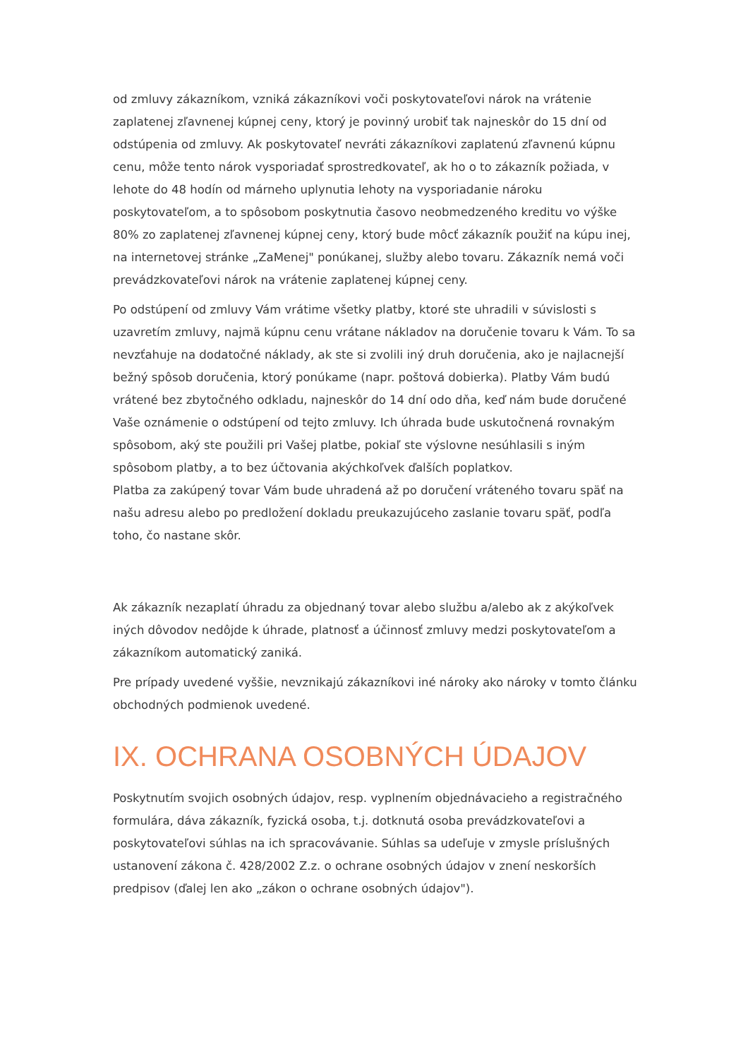od zmluvy zákazníkom, vzniká zákazníkovi voči poskytovateľovi nárok na vrátenie zaplatenej zľavnenej kúpnej ceny, ktorý je povinný urobiť tak najneskôr do 15 dní od odstúpenia od zmluvy. Ak poskytovateľ nevráti zákazníkovi zaplatenú zľavnenú kúpnu cenu, môže tento nárok vysporiadať sprostredkovateľ, ak ho o to zákazník požiada, v lehote do 48 hodín od márneho uplynutia lehoty na vysporiadanie nároku poskytovateľom, a to spôsobom poskytnutia časovo neobmedzeného kreditu vo výške 80% zo zaplatenej zľavnenej kúpnej ceny, ktorý bude môcť zákazník použiť na kúpu inej, na internetovej stránke „ZaMenej" ponúkanej, služby alebo tovaru. Zákazník nemá voči prevádzkovateľovi nárok na vrátenie zaplatenej kúpnej ceny.
Po odstúpení od zmluvy Vám vrátime všetky platby, ktoré ste uhradili v súvislosti s uzavretím zmluvy, najmä kúpnu cenu vrátane nákladov na doručenie tovaru k Vám. To sa nevzťahuje na dodatočné náklady, ak ste si zvolili iný druh doručenia, ako je najlacnejší bežný spôsob doručenia, ktorý ponúkame (napr. poštová dobierka). Platby Vám budú vrátené bez zbytočného odkladu, najneskôr do 14 dní odo dňa, keď nám bude doručené Vaše oznámenie o odstúpení od tejto zmluvy. Ich úhrada bude uskutočnená rovnakým spôsobom, aký ste použili pri Vašej platbe, pokiaľ ste výslovne nesúhlasili s iným spôsobom platby, a to bez účtovania akýchkoľvek ďalších poplatkov.
Platba za zakúpený tovar Vám bude uhradená až po doručení vráteného tovaru späť na našu adresu alebo po predložení dokladu preukazujúceho zaslanie tovaru späť, podľa toho, čo nastane skôr.
Ak zákazník nezaplatí úhradu za objednaný tovar alebo službu a/alebo ak z akýkoľvek iných dôvodov nedôjde k úhrade, platnosť a účinnosť zmluvy medzi poskytovateľom a zákazníkom automatický zaniká.
Pre prípady uvedené vyššie, nevznikajú zákazníkovi iné nároky ako nároky v tomto článku obchodných podmienok uvedené.
IX. OCHRANA OSOBNÝCH ÚDAJOV
Poskytnutím svojich osobných údajov, resp. vyplnením objednávacieho a registračného formulára, dáva zákazník, fyzická osoba, t.j. dotknutá osoba prevádzkovateľovi a poskytovateľovi súhlas na ich spracovávanie. Súhlas sa udeľuje v zmysle príslušných ustanovení zákona č. 428/2002 Z.z. o ochrane osobných údajov v znení neskorších predpisov (ďalej len ako „zákon o ochrane osobných údajov").